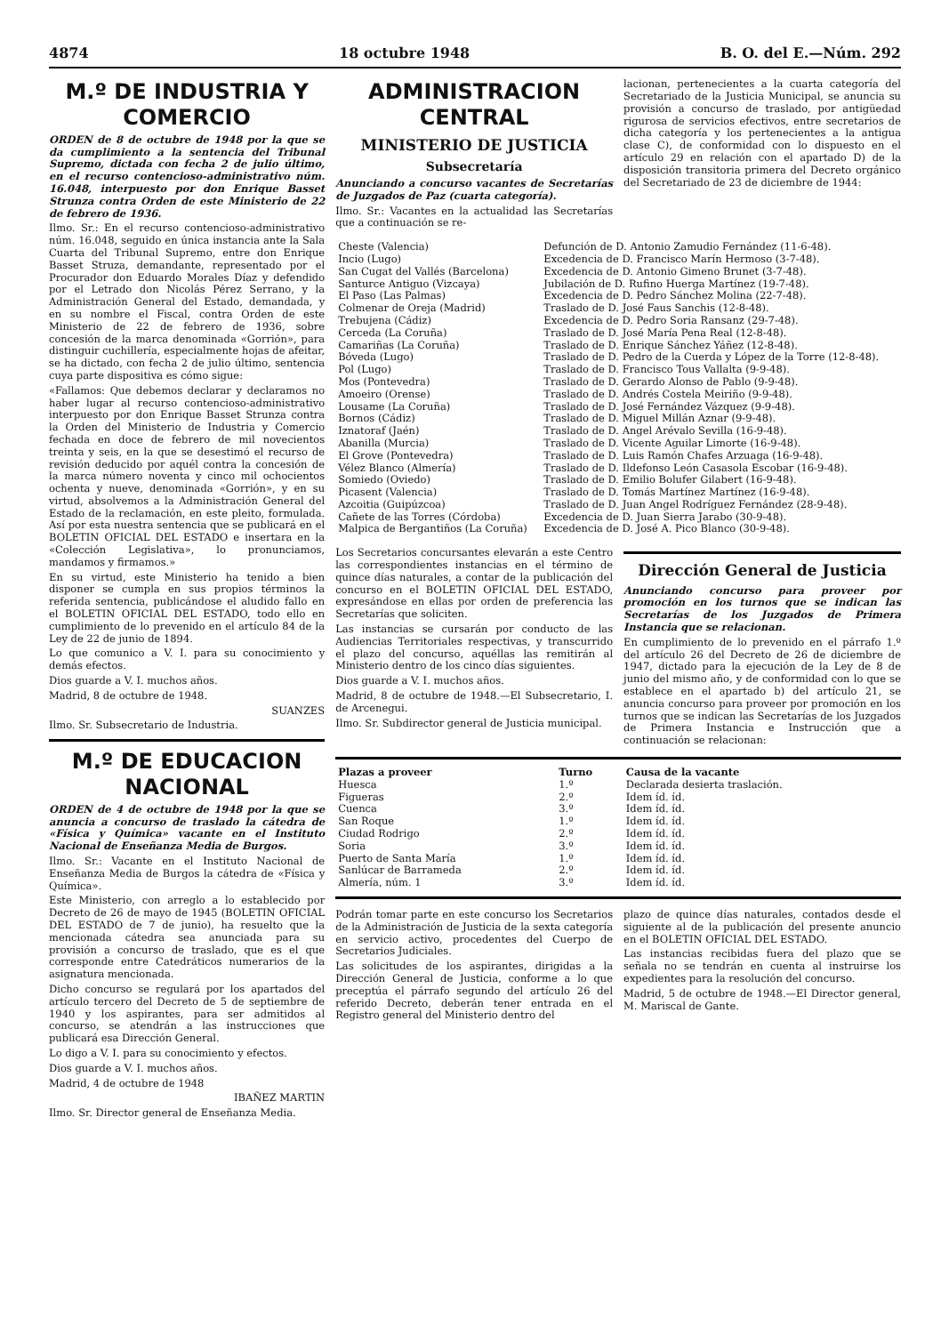4874 18 octubre 1948 B. O. del E.—Núm. 292
M.º DE INDUSTRIA Y COMERCIO
ORDEN de 8 de octubre de 1948 por la que se da cumplimiento a la sentencia del Tribunal Supremo, dictada con fecha 2 de julio último, en el recurso contencioso-administrativo núm. 16.048, interpuesto por don Enrique Basset Strunza contra Orden de este Ministerio de 22 de febrero de 1936.
Ilmo. Sr.: En el recurso contencioso-administrativo núm. 16.048, seguido en única instancia ante la Sala Cuarta del Tribunal Supremo, entre don Enrique Basset Struza, demandante, representado por el Procurador don Eduardo Morales Díaz y defendido por el Letrado don Nicolás Pérez Serrano, y la Administración General del Estado, demandada, y en su nombre el Fiscal, contra Orden de este Ministerio de 22 de febrero de 1936, sobre concesión de la marca denominada «Gorrión», para distinguir cuchillería, especialmente hojas de afeitar, se ha dictado, con fecha 2 de julio último, sentencia cuya parte dispositiva es cómo sigue:
«Fallamos: Que debemos declarar y declaramos no haber lugar al recurso contencioso-administrativo interpuesto por don Enrique Basset Strunza contra la Orden del Ministerio de Industria y Comercio fechada en doce de febrero de mil novecientos treinta y seis, en la que se desestimó el recurso de revisión deducido por aquél contra la concesión de la marca número noventa y cinco mil ochocientos ochenta y nueve, denominada «Gorrión», y en su virtud, absolvemos a la Administración General del Estado de la reclamación, en este pleito, formulada. Así por esta nuestra sentencia que se publicará en el BOLETIN OFICIAL DEL ESTADO e insertara en la «Colección Legislativa», lo pronunciamos, mandamos y firmamos.»
En su virtud, este Ministerio ha tenido a bien disponer se cumpla en sus propios términos la referida sentencia, publicándose el aludido fallo en el BOLETIN OFICIAL DEL ESTADO, todo ello en cumplimiento de lo prevenido en el artículo 84 de la Ley de 22 de junio de 1894.
Lo que comunico a V. I. para su conocimiento y demás efectos.
Dios guarde a V. I. muchos años.
Madrid, 8 de octubre de 1948.
SUANZES
Ilmo. Sr. Subsecretario de Industria.
M.º DE EDUCACION NACIONAL
ORDEN de 4 de octubre de 1948 por la que se anuncia a concurso de traslado la cátedra de «Física y Química» vacante en el Instituto Nacional de Enseñanza Media de Burgos.
Ilmo. Sr.: Vacante en el Instituto Nacional de Enseñanza Media de Burgos la cátedra de «Física y Química».
Este Ministerio, con arreglo a lo establecido por Decreto de 26 de mayo de 1945 (BOLETIN OFICIAL DEL ESTADO de 7 de junio), ha resuelto que la mencionada cátedra sea anunciada para su provisión a concurso de traslado, que es el que corresponde entre Catedráticos numerarios de la asignatura mencionada.
Dicho concurso se regulará por los apartados del artículo tercero del Decreto de 5 de septiembre de 1940 y los aspirantes, para ser admitidos al concurso, se atendrán a las instrucciones que publicará esa Dirección General.
Lo digo a V. I. para su conocimiento y efectos.
Dios guarde a V. I. muchos años.
Madrid, 4 de octubre de 1948
IBAÑEZ MARTIN
Ilmo. Sr. Director general de Enseñanza Media.
ADMINISTRACION CENTRAL
MINISTERIO DE JUSTICIA
Subsecretaría
Anunciando a concurso vacantes de Secretarías de Juzgados de Paz (cuarta categoría).
Ilmo. Sr.: Vacantes en la actualidad las Secretarías que a continuación se re-
lacionan, pertenecientes a la cuarta categoría del Secretariado de la Justicia Municipal, se anuncia su provisión a concurso de traslado, por antigüedad rigurosa de servicios efectivos, entre secretarios de dicha categoría y los pertenecientes a la antigua clase C), de conformidad con lo dispuesto en el artículo 29 en relación con el apartado D) de la disposición transitoria primera del Decreto orgánico del Secretariado de 23 de diciembre de 1944:
| Cheste (Valencia) | Defunción de D. Antonio Zamudio Fernández (11-6-48). |
| Incio (Lugo) | Excedencia de D. Francisco Marín Hermoso (3-7-48). |
| San Cugat del Vallés (Barcelona) | Excedencia de D. Antonio Gimeno Brunet (3-7-48). |
| Santurce Antiguo (Vizcaya) | Jubilación de D. Rufino Huerga Martínez (19-7-48). |
| El Paso (Las Palmas) | Excedencia de D. Pedro Sánchez Molina (22-7-48). |
| Colmenar de Oreja (Madrid) | Traslado de D. José Faus Sanchis (12-8-48). |
| Trebujena (Cádiz) | Excedencia de D. Pedro Soria Ransanz (29-7-48). |
| Cerceda (La Coruña) | Traslado de D. José María Pena Real (12-8-48). |
| Camariñas (La Coruña) | Traslado de D. Enrique Sánchez Yáñez (12-8-48). |
| Bóveda (Lugo) | Traslado de D. Pedro de la Cuerda y López de la Torre (12-8-48). |
| Pol (Lugo) | Traslado de D. Francisco Tous Vallalta (9-9-48). |
| Mos (Pontevedra) | Traslado de D. Gerardo Alonso de Pablo (9-9-48). |
| Amoeiro (Orense) | Traslado de D. Andrés Costela Meiriño (9-9-48). |
| Lousame (La Coruña) | Traslado de D. José Fernández Vázquez (9-9-48). |
| Bornos (Cádiz) | Traslado de D. Miguel Millán Aznar (9-9-48). |
| Iznatoraf (Jaén) | Traslado de D. Angel Arévalo Sevilla (16-9-48). |
| Abanilla (Murcia) | Traslado de D. Vicente Aguilar Limorte (16-9-48). |
| El Grove (Pontevedra) | Traslado de D. Luis Ramón Chafes Arzuaga (16-9-48). |
| Vélez Blanco (Almería) | Traslado de D. Ildefonso León Casasola Escobar (16-9-48). |
| Somiedo (Oviedo) | Traslado de D. Emilio Bolufer Gilabert (16-9-48). |
| Picasent (Valencia) | Traslado de D. Tomás Martínez Martínez (16-9-48). |
| Azcoitia (Guipúzcoa) | Traslado de D. Juan Angel Rodríguez Fernández (28-9-48). |
| Cañete de las Torres (Córdoba) | Excedencia de D. Juan Sierra Jarabo (30-9-48). |
| Malpica de Bergantiños (La Coruña) | Excedencia de D. José A. Pico Blanco (30-9-48). |
Los Secretarios concursantes elevarán a este Centro las correspondientes instancias en el término de quince días naturales, a contar de la publicación del concurso en el BOLETIN OFICIAL DEL ESTADO, expresándose en ellas por orden de preferencia las Secretarías que soliciten.
Las instancias se cursarán por conducto de las Audiencias Territoriales respectivas, y transcurrido el plazo del concurso, aquéllas las remitirán al Ministerio dentro de los cinco días siguientes.
Dios guarde a V. I. muchos años.
Madrid, 8 de octubre de 1948.—El Subsecretario, I. de Arcenegui.
Ilmo. Sr. Subdirector general de Justicia municipal.
Dirección General de Justicia
Anunciando concurso para proveer por promoción en los turnos que se indican las Secretarías de los Juzgados de Primera Instancia que se relacionan.
En cumplimiento de lo prevenido en el párrafo 1.º del artículo 26 del Decreto de 26 de diciembre de 1947, dictado para la ejecución de la Ley de 8 de junio del mismo año, y de conformidad con lo que se establece en el apartado b) del artículo 21, se anuncia concurso para proveer por promoción en los turnos que se indican las Secretarías de los Juzgados de Primera Instancia e Instrucción que a continuación se relacionan:
| Plazas a proveer | Turno | Causa de la vacante |
| --- | --- | --- |
| Huesca | 1.º | Declarada desierta traslación. |
| Figueras | 2.º | Idem íd. íd. |
| Cuenca | 3.º | Idem íd. íd. |
| San Roque | 1.º | Idem íd. íd. |
| Ciudad Rodrigo | 2.º | Idem íd. íd. |
| Soria | 3.º | Idem íd. íd. |
| Puerto de Santa María | 1.º | Idem íd. íd. |
| Sanlúcar de Barrameda | 2.º | Idem íd. íd. |
| Almería, núm. 1 | 3.º | Idem íd. íd. |
Podrán tomar parte en este concurso los Secretarios de la Administración de Justicia de la sexta categoría en servicio activo, procedentes del Cuerpo de Secretarios Judiciales.
Las solicitudes de los aspirantes, dirigidas a la Dirección General de Justicia, conforme a lo que preceptúa el párrafo segundo del artículo 26 del referido Decreto, deberán tener entrada en el Registro general del Ministerio dentro del
plazo de quince días naturales, contados desde el siguiente al de la publicación del presente anuncio en el BOLETIN OFICIAL DEL ESTADO.
Las instancias recibidas fuera del plazo que se señala no se tendrán en cuenta al instruirse los expedientes para la resolución del concurso.
Madrid, 5 de octubre de 1948.—El Director general, M. Mariscal de Gante.